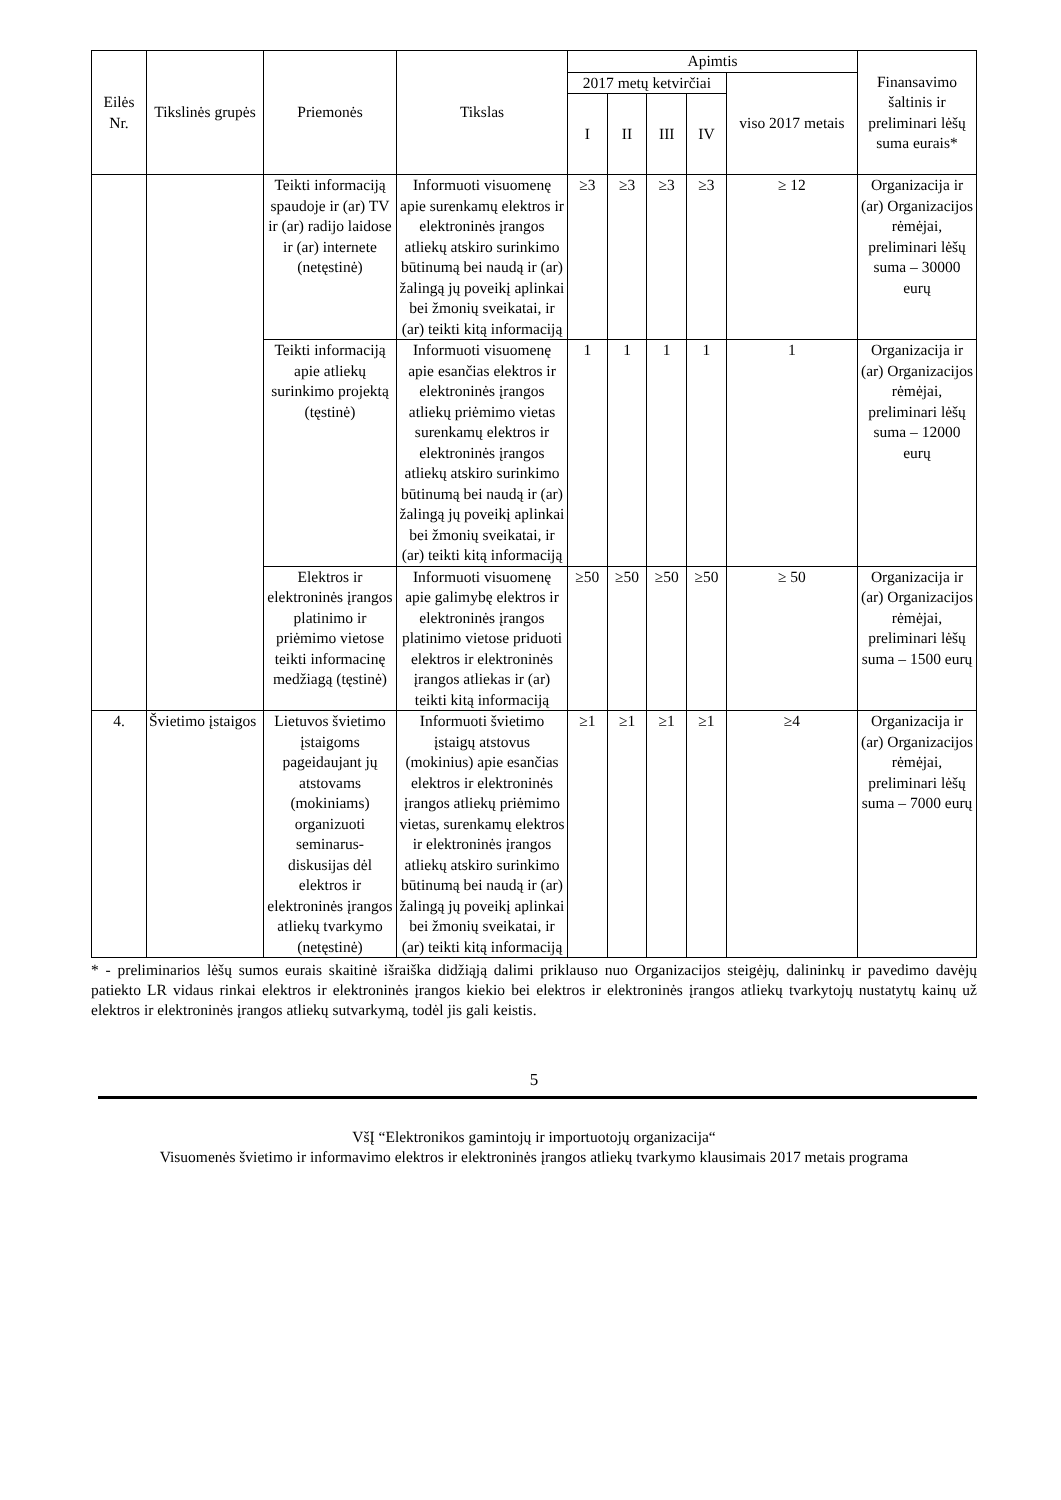| Eilės Nr. | Tikslinės grupės | Priemonės | Tikslas | Apimtis | | | | | Finansavimo šaltinis ir preliminari lėšų suma eurais* |
| --- | --- | --- | --- | --- | --- | --- | --- | --- | --- |
| | | | | 2017 metų ketvirčiai | | | | viso 2017 metais | |
| | | | | I | II | III | IV | | |
| | | Teikti informaciją spaudoje ir (ar) TV ir (ar) radijo laidose ir (ar) internete (netęstinė) | Informuoti visuomenę apie surenkamų elektros ir elektroninės įrangos atliekų atskiro surinkimo būtinumą bei naudą ir (ar) žalingą jų poveikį aplinkai bei žmonių sveikatai, ir (ar) teikti kitą informaciją | ≥3 | ≥3 | ≥3 | ≥3 | ≥ 12 | Organizacija ir (ar) Organizacijos rėmėjai, preliminari lėšų suma – 30000 eurų |
| | | Teikti informaciją apie atliekų surinkimo projektą (tęstinė) | Informuoti visuomenę apie esančias elektros ir elektroninės įrangos atliekų priėmimo vietas surenkamų elektros ir elektroninės įrangos atliekų atskiro surinkimo būtinumą bei naudą ir (ar) žalingą jų poveikį aplinkai bei žmonių sveikatai, ir (ar) teikti kitą informaciją | 1 | 1 | 1 | 1 | 1 | Organizacija ir (ar) Organizacijos rėmėjai, preliminari lėšų suma – 12000 eurų |
| | | Elektros ir elektroninės įrangos platinimo ir priėmimo vietose teikti informacinę medžiagą (tęstinė) | Informuoti visuomenę apie galimybę elektros ir elektroninės įrangos platinimo vietose priduoti elektros ir elektroninės įrangos atliekas ir (ar) teikti kitą informaciją | ≥50 | ≥50 | ≥50 | ≥50 | ≥ 50 | Organizacija ir (ar) Organizacijos rėmėjai, preliminari lėšų suma – 1500 eurų |
| 4. | Švietimo įstaigos | Lietuvos švietimo įstaigoms pageidaujant jų atstovams (mokiniams) organizuoti seminarus-diskusijas dėl elektros ir elektroninės įrangos atliekų tvarkymo (netęstinė) | Informuoti švietimo įstaigų atstovus (mokinius) apie esančias elektros ir elektroninės įrangos atliekų priėmimo vietas, surenkamų elektros ir elektroninės įrangos atliekų atskiro surinkimo būtinumą bei naudą ir (ar) žalingą jų poveikį aplinkai bei žmonių sveikatai, ir (ar) teikti kitą informaciją | ≥1 | ≥1 | ≥1 | ≥1 | ≥4 | Organizacija ir (ar) Organizacijos rėmėjai, preliminari lėšų suma – 7000 eurų |
* - preliminarios lėšų sumos eurais skaitinė išraiška didžiąją dalimi priklauso nuo Organizacijos steigėjų, dalininkų ir pavedimo davėjų patiekto LR vidaus rinkai elektros ir elektroninės įrangos kiekio bei elektros ir elektroninės įrangos atliekų tvarkytojų nustatytų kainų už elektros ir elektroninės įrangos atliekų sutvarkymą, todėl jis gali keistis.
5
VšĮ “Elektronikos gamintojų ir importuotojų organizacija“
Visuomenės švietimo ir informavimo elektros ir elektroninės įrangos atliekų tvarkymo klausimais 2017 metais programa